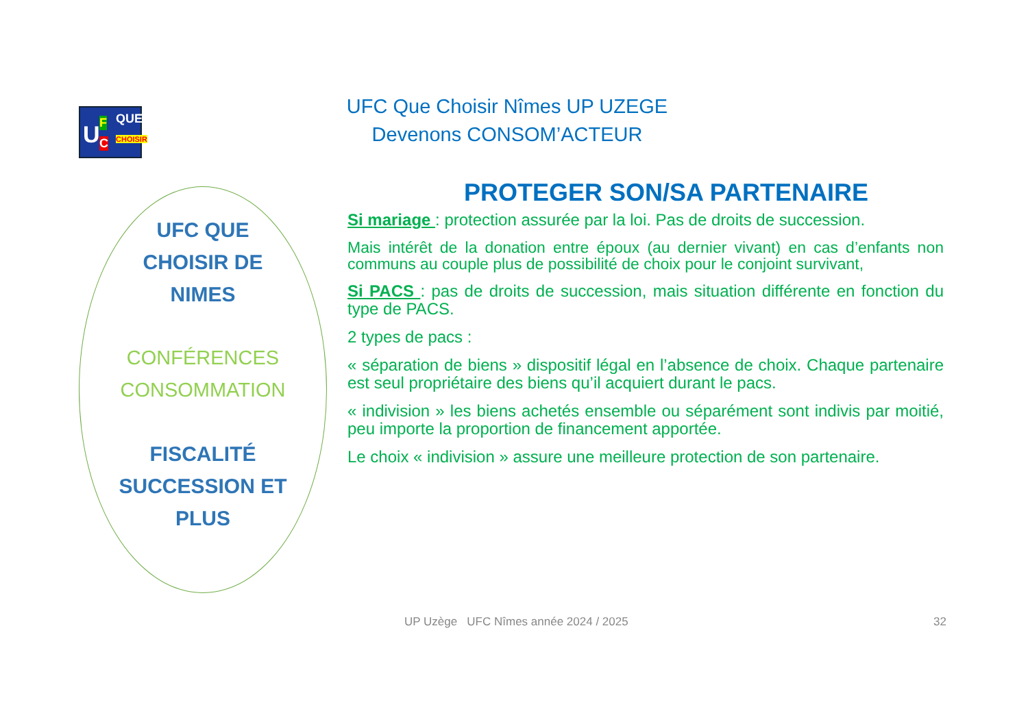U F
C
QUE
CHOISIR
UFC Que Choisir Nîmes UP UZEGE
Devenons CONSOM’ACTEUR
UFC QUE
CHOISIR DE
NIMES
CONFÉRENCES
CONSOMMATION
FISCALITÉ
SUCCESSION ET
PLUS
PROTEGER SON/SA PARTENAIRE
Si mariage : protection assurée par la loi. Pas de droits de succession.
Mais intérêt de la donation entre époux (au dernier vivant) en cas d’enfants non communs au couple plus de possibilité de choix pour le conjoint survivant,
Si PACS : pas de droits de succession, mais situation différente en fonction du type de PACS.
2 types de pacs :
« séparation de biens » dispositif légal en l’absence de choix. Chaque partenaire est seul propriétaire des biens qu’il acquiert durant le pacs.
« indivision » les biens achetés ensemble ou séparément sont indivis par moitié, peu importe la proportion de financement apportée.
Le choix « indivision » assure une meilleure protection de son partenaire.
UP Uzège UFC Nîmes année 2024 / 2025
32